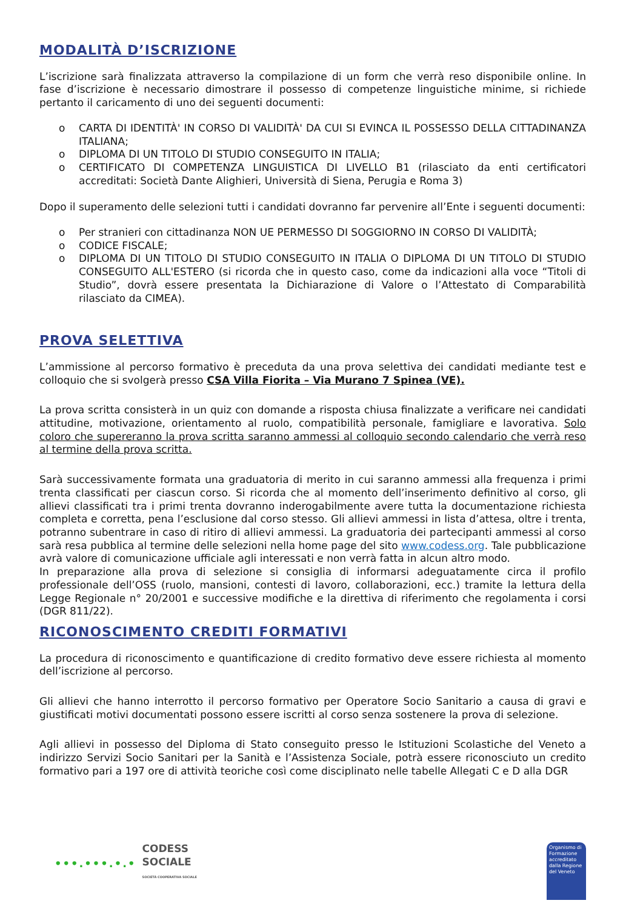MODALITÀ D’ISCRIZIONE
L’iscrizione sarà finalizzata attraverso la compilazione di un form che verrà reso disponibile online. In fase d’iscrizione è necessario dimostrare il possesso di competenze linguistiche minime, si richiede pertanto il caricamento di uno dei seguenti documenti:
o CARTA DI IDENTITÀ' IN CORSO DI VALIDITÀ' DA CUI SI EVINCA IL POSSESSO DELLA CITTADINANZA ITALIANA;
o DIPLOMA DI UN TITOLO DI STUDIO CONSEGUITO IN ITALIA;
o CERTIFICATO DI COMPETENZA LINGUISTICA DI LIVELLO B1 (rilasciato da enti certificatori accreditati: Società Dante Alighieri, Università di Siena, Perugia e Roma 3)
Dopo il superamento delle selezioni tutti i candidati dovranno far pervenire all’Ente i seguenti documenti:
o Per stranieri con cittadinanza NON UE PERMESSO DI SOGGIORNO IN CORSO DI VALIDITÀ;
o CODICE FISCALE;
o DIPLOMA DI UN TITOLO DI STUDIO CONSEGUITO IN ITALIA O DIPLOMA DI UN TITOLO DI STUDIO CONSEGUITO ALL'ESTERO (si ricorda che in questo caso, come da indicazioni alla voce “Titoli di Studio”, dovrà essere presentata la Dichiarazione di Valore o l’Attestato di Comparabilità rilasciato da CIMEA).
PROVA SELETTIVA
L’ammissione al percorso formativo è preceduta da una prova selettiva dei candidati mediante test e colloquio che si svolgerà presso CSA Villa Fiorita – Via Murano 7 Spinea (VE).
La prova scritta consisterà in un quiz con domande a risposta chiusa finalizzate a verificare nei candidati attitudine, motivazione, orientamento al ruolo, compatibilità personale, famigliare e lavorativa. Solo coloro che supereranno la prova scritta saranno ammessi al colloquio secondo calendario che verrà reso al termine della prova scritta.
Sarà successivamente formata una graduatoria di merito in cui saranno ammessi alla frequenza i primi trenta classificati per ciascun corso. Si ricorda che al momento dell’inserimento definitivo al corso, gli allievi classificati tra i primi trenta dovranno inderogabilmente avere tutta la documentazione richiesta completa e corretta, pena l’esclusione dal corso stesso. Gli allievi ammessi in lista d’attesa, oltre i trenta, potranno subentrare in caso di ritiro di allievi ammessi. La graduatoria dei partecipanti ammessi al corso sarà resa pubblica al termine delle selezioni nella home page del sito www.codess.org. Tale pubblicazione avrà valore di comunicazione ufficiale agli interessati e non verrà fatta in alcun altro modo.
In preparazione alla prova di selezione si consiglia di informarsi adeguatamente circa il profilo professionale dell’OSS (ruolo, mansioni, contesti di lavoro, collaborazioni, ecc.) tramite la lettura della Legge Regionale n° 20/2001 e successive modifiche e la direttiva di riferimento che regolamenta i corsi (DGR 811/22).
RICONOSCIMENTO CREDITI FORMATIVI
La procedura di riconoscimento e quantificazione di credito formativo deve essere richiesta al momento dell’iscrizione al percorso.
Gli allievi che hanno interrotto il percorso formativo per Operatore Socio Sanitario a causa di gravi e giustificati motivi documentati possono essere iscritti al corso senza sostenere la prova di selezione.
Agli allievi in possesso del Diploma di Stato conseguito presso le Istituzioni Scolastiche del Veneto a indirizzo Servizi Socio Sanitari per la Sanità e l’Assistenza Sociale, potrà essere riconosciuto un credito formativo pari a 197 ore di attività teoriche così come disciplinato nelle tabelle Allegati C e D alla DGR
•••.•••.•.• CODESS
SOCIALE
SOCIETÀ COOPERATIVA SOCIALE
Organismo di Formazione accreditato dalla Regione del Veneto